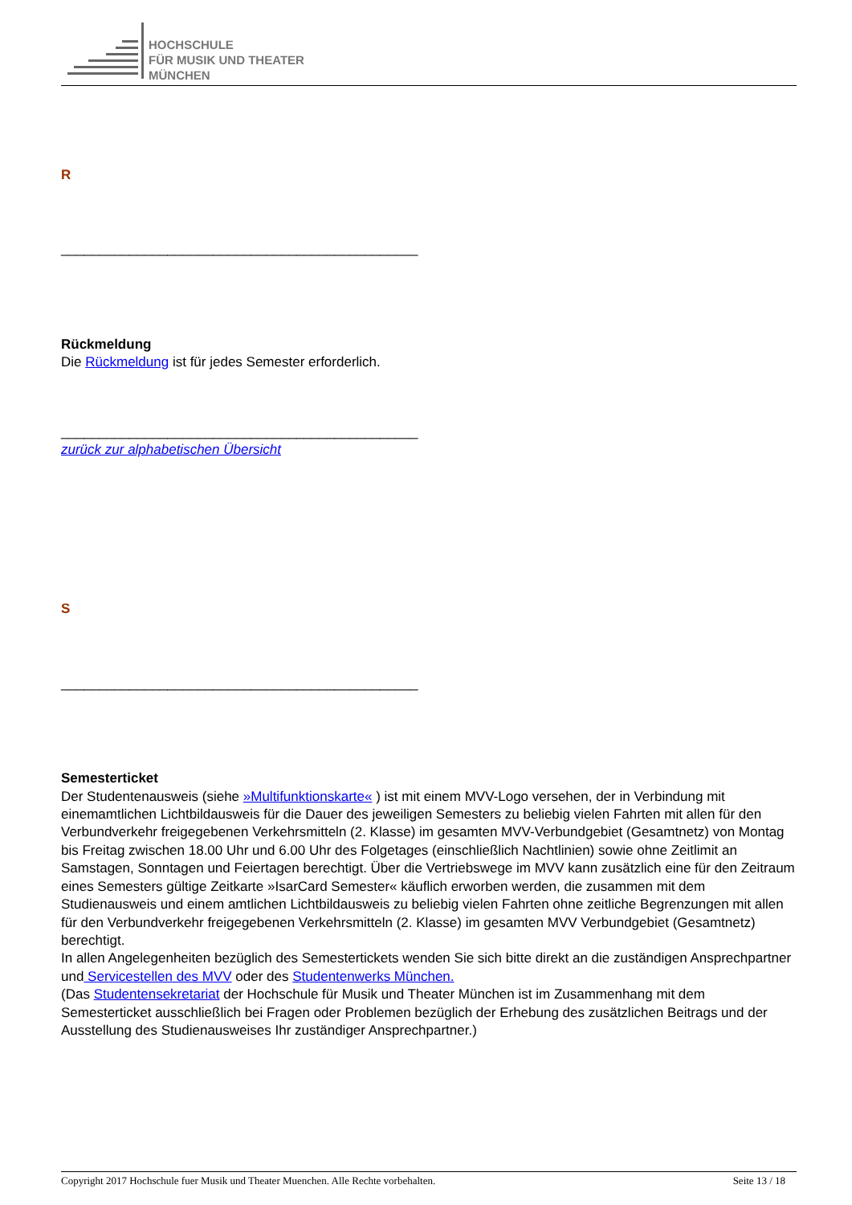HOCHSCHULE
FÜR MUSIK UND THEATER
MÜNCHEN
R
_______________________________________________
Rückmeldung
Die Rückmeldung ist für jedes Semester erforderlich.
_______________________________________________
zurück zur alphabetischen Übersicht
S
_______________________________________________
Semesterticket
Der Studentenausweis (siehe »Multifunktionskarte« ) ist mit einem MVV-Logo versehen, der in Verbindung mit einemamtlichen Lichtbildausweis für die Dauer des jeweiligen Semesters zu beliebig vielen Fahrten mit allen für den Verbundverkehr freigegebenen Verkehrsmitteln (2. Klasse) im gesamten MVV-Verbundgebiet (Gesamtnetz) von Montag bis Freitag zwischen 18.00 Uhr und 6.00 Uhr des Folgetages (einschließlich Nachtlinien) sowie ohne Zeitlimit an Samstagen, Sonntagen und Feiertagen berechtigt. Über die Vertriebswege im MVV kann zusätzlich eine für den Zeitraum eines Semesters gültige Zeitkarte »IsarCard Semester« käuflich erworben werden, die zusammen mit dem Studienausweis und einem amtlichen Lichtbildausweis zu beliebig vielen Fahrten ohne zeitliche Begrenzungen mit allen für den Verbundverkehr freigegebenen Verkehrsmitteln (2. Klasse) im gesamten MVV Verbundgebiet (Gesamtnetz) berechtigt.
In allen Angelegenheiten bezüglich des Semestertickets wenden Sie sich bitte direkt an die zuständigen Ansprechpartner und Servicestellen des MVV oder des Studentenwerks München.
(Das Studentensekretariat der Hochschule für Musik und Theater München ist im Zusammenhang mit dem Semesterticket ausschließlich bei Fragen oder Problemen bezüglich der Erhebung des zusätzlichen Beitrags und der Ausstellung des Studienausweises Ihr zuständiger Ansprechpartner.)
Copyright 2017 Hochschule fuer Musik und Theater Muenchen. Alle Rechte vorbehalten. Seite 13 / 18